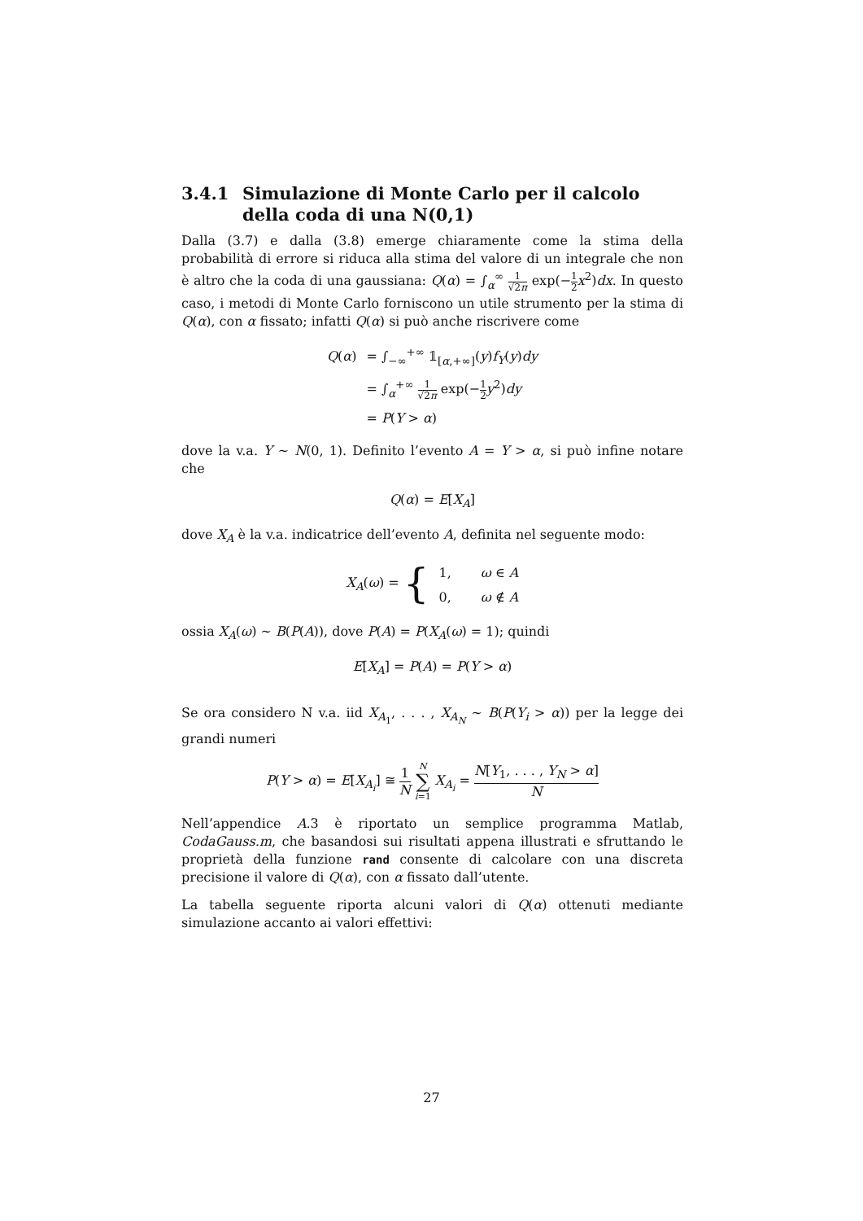3.4.1 Simulazione di Monte Carlo per il calcolo della coda di una N(0,1)
Dalla (3.7) e dalla (3.8) emerge chiaramente come la stima della probabilità di errore si riduca alla stima del valore di un integrale che non è altro che la coda di una gaussiana: Q(α) = ∫<sub>α</sub><sup>∞</sup> 1 √2π exp(−1 2 x<sup>2</sup>)dx. In questo caso, i metodi di Monte Carlo forniscono un utile strumento per la stima di Q(α), con α fissato; infatti Q(α) si può anche riscrivere come
| Q ( α ) | = ∫<sub>−∞</sub><sup>+∞</sup> 𝟙<sub>[α,+∞]</sub>( y ) f<sub>Y</sub> ( y ) dy |
| | = ∫<sub>α</sub><sup>+∞</sup> 1 √2 π exp(− 1 2 y<sup>2</sup>) dy |
| | = P ( Y > α ) |
dove la v.a. Y ∼ N(0, 1). Definito l’evento A = Y > α, si può infine notare che
Q(α) = E[X<sub>A</sub>]
dove X<sub>A</sub> è la v.a. indicatrice dell’evento A, definita nel seguente modo:
| X<sub>A</sub> ( ω ) = { | 1, | ω ∈ A |
| | 0, | ω ∉ A |
ossia X<sub>A</sub>(ω) ∼ B(P(A)), dove P(A) = P(X<sub>A</sub>(ω) = 1); quindi
E[X<sub>A</sub>] = P(A) = P(Y > α)
Se ora considero N v.a. iid X<sub>A<sub>1</sub></sub>, . . . , X<sub>A<sub>N</sub></sub> ∼ B(P(Y<sub>i</sub> > α)) per la legge dei grandi numeri
P(Y > α) = E[X<sub>A<sub>i</sub></sub>] ≅ 1 N N ∑ i=1 X<sub>A<sub>i</sub></sub> = N[Y<sub>1</sub>, . . . , Y<sub>N</sub> > α] N
Nell’appendice A.3 è riportato un semplice programma Matlab, CodaGauss.m, che basandosi sui risultati appena illustrati e sfruttando le proprietà della funzione rand consente di calcolare con una discreta precisione il valore di Q(α), con α fissato dall’utente.
La tabella seguente riporta alcuni valori di Q(α) ottenuti mediante simulazione accanto ai valori effettivi:
27